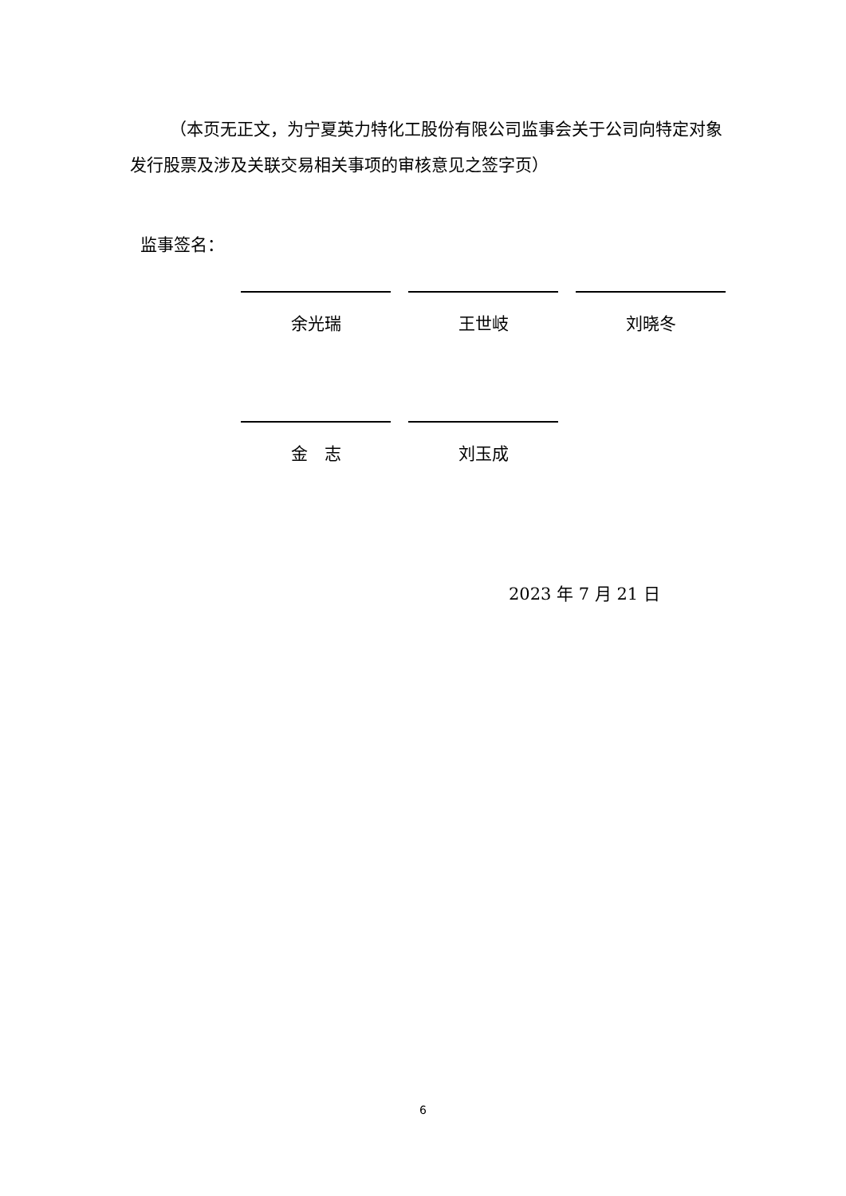（本页无正文，为宁夏英力特化工股份有限公司监事会关于公司向特定对象发行股票及涉及关联交易相关事项的审核意见之签字页）
监事签名：
余光瑞 王世岐 刘晓冬
金　志 刘玉成
2023 年 7 月 21 日
6